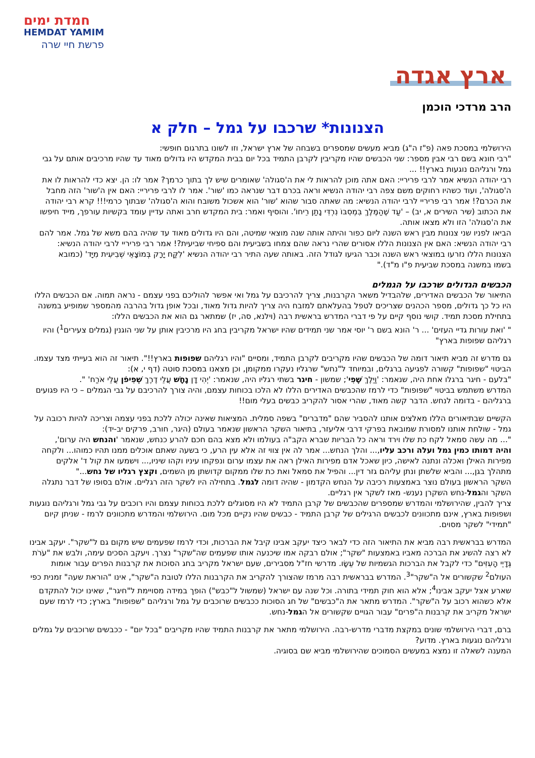חמדת ימים
HEMDAT YAMIM
פרשת חיי שרה
ארץ אגדה
הרב מרדכי הוכמן
הצנונות* שרכבו על גמל – חלק א
הירושלמי במסכת פאה (פ"ז ה"ג) מביא מעשים שמספרים בשבחה של ארץ ישראל, וזו לשונו בתרגום חופשי:
"רבי חונא בשם רבי אבין מספר: שני הכבשים שהיו מקריבין לקרבן התמיד בכל יום בבית המקדש היו גדולים מאוד עד שהיו מרכיבים אותם על גבי גמל ורגליהם נוגעות בארץ!! ...
רבי יהודה הנשיא אמר לרבי פריריי: האם אתה מוכן להראות לי את ה'סגולה' שאומרים שיש לך בתוך כרמך? אמר לו: הן. יצא כדי להראות לו את ה'סגולה', ועוד כשהיו רחוקים משם צפה רבי יהודה הנשיא וראה בכרם דבר שנראה כמו 'שור'. אמר לו לרבי פריריי: האם אין ה'שור' הזה מחבל את הכרם?! אמר רבי פריריי לרבי יהודה הנשיא: מה שאתה סבור שהוא 'שור' הוא אשכול משובח והוא ה'סגולה' שבתוך כרמי!!! קרא רבי יהודה את הכתוב (שיר השירים א, יב) – 'עַד שֶׁהַמֶּלֶךְ בִּמְסִבּוֹ נִרְדִּי נָתַן רֵיחוֹ'. והוסיף ואמר: בית המקדש חרב ואתה עדיין עומד בקשיות עורפך, מייד חיפשו את ה'סגולה' הזו ולא מצאו אותה.
הביאו לפניו שני צנונות מבין ראש השנה ליום כפור והיתה אותה שנה מוצאי שמיטה, והם היו גדולים מאוד עד שהיה בהם משא של גמל. אמר להם רבי יהודה הנשיא: האם אין הצנונות הללו אסורים שהרי נראה שהם צמחו בשביעית והם ספיחי שביעית?! אמר רבי פריריי לרבי יהודה הנשיא: הצנונות הללו נזרעו במוצאי ראש השנה וכבר הגיעו לגודל הזה. באותה שעה התיר רבי יהודה הנשיא 'לִקַּח יָרָק בְּמוֹצָאֵי שְׁבִיעִית מִיָּד' (כמובא בשמו במשנה במסכת שביעית פ"ו מ"ד)."
הכבשים הגדולים שרכבו על הגמלים
התיאור של הכבשים האדירים, שלהבדיל משאר הקרבנות, צריך להרכיבם על גמל ואי אפשר להוליכם בפני עצמם - נראה תמוה. אם הכבשים הללו היו כל כך גדולים, מספר הכהנים שצריכים לטפל בהעלאתם למזבח היה צריך להיות גדול מאוד, ובכל אופן גדול בהרבה מהמספר שמופיע במשנה בתחילת מסכת תמיד. קושי נוסף קיים על פי דברי המדרש בראשית רבה (וילנא, סה, יז) שמתאר גם הוא את הכבשים הללו:
" 'ואת עורות גדיי העזים' ... ר' הונא בשם ר' יוסי אמר שני תמידים שהיו ישראל מקריבין בחג היו מרכיבין אותן על שני הוגנין (גמלים צעירים<sup>1</sup>) והיו רגליהם שפופות בארץ"
גם מדרש זה מביא תיאור דומה של הכבשים שהיו מקריבים לקרבן התמיד, ומסיים "והיו רגליהם שפופות בארץ!!". תיאור זה הוא בעייתי מצד עצמו. הביטוי "שפופות" קשורה לפגיעה ברגלים, ובמיוחד ל"נחש" שרגליו נעקרו ממקומן, וכן מצאנו במסכת סוטה (דף י, א):
"בלעם - חיגר ברגלו אחת היה, שנאמר: 'וַיֵּלֶךְ שֶׁפִי'; שמשון - חיגר בשתי רגליו היה, שנאמר: 'יְהִי דָן נָחָשׁ עֲלֵי דֶרֶךְ שְׁפִיפֹן עֲלֵי אֹרַח' ".
המדרש משתמש בביטוי "שפופות" כדי לרמז שהכבשים האדירים הללו לא הלכו בכוחות עצמם, והיה צורך להרכיבם על גבי הגמלים – כי היו פגועים ברגליהם - בדומה לנחש. הדבר קשה מאוד, שהרי אסור להקריב כבשים בעלי מום!!
הקשיים שבתיאורים הללו מאלצים אותנו להסביר שהם "מדברים" בשפה סמלית. המציאות שאינה יכולה ללכת בפני עצמה וצריכה להיות רכובה על גמל - שולחת אותנו למסורת שמובאת בפרקי דרבי אליעזר, בתיאור השקר הראשון שנאמר בעולם (היגר, חורב, פרקים יב-יד):
"... מה עשה סמאל לקח כת שלו וירד וראה כל הבריות שברא הקב"ה בעולמו ולא מצא בהם חכם להרע כנחש, שנאמר 'והנחש היה ערום', והיה דמותו כמין גמל ועלה ורכב עליו,... והלך הנחש... אמר לה אין צווי זה אלא עין הרע, כי בשעה שאתם אוכלים ממנו תהיו כמוהו... ולקחה מפירות האילן ואכלה ונתנה לאישה, כיון שאכל אדם מפירות האילן ראה את עצמו ערום ונפקחו עיניו וקהו שיניו,... וישמעו את קול ד' אלקים מתהלך בגן,... והביא שלשתן ונתן עליהם גזר דין... והפיל את סמאל ואת כת שלו ממקום קדושתן מן השמים, וקצץ רגליו של נחש..."
השקר הראשון בעולם נוצר באמצעות רכיבה על הנחש הקדמון - שהיה דומה לגמל. בתחילה היו לשקר הזה רגליים. אולם בסופו של דבר נתגלה השקר והגמל-נחש השקרן נענש- מאז לשקר אין רגליים.
צריך להבין, שהירושלמי והמדרש שמספרים שהכבשים של קרבן התמיד לא היו מסוגלים ללכת בכוחות עצמם והיו רוכבים על גבי גמל ורגליהם נוגעות ושפופות בארץ, אינם מתכוונים לכבשים הרגילים של קרבן התמיד - כבשים שהיו נקיים מכל מום. הירושלמי והמדרש מתכוונים לרמז - שניתן קיום "תמידי" לשקר מסוים.
המדרש בבראשית רבה מביא את התיאור הזה כדי לבאר כיצד יעקב אבינו קיבל את הברכות, וכדי לרמז שפעמים שיש מקום גם ל"שקר". יעקב אבינו לא רצה להשיג את הברכה מאביו באמצעות "שקר"; אולם רבקה אמו שיכנעה אותו שפעמים שה"שקר" נצרך. ויעקב הסכים עימה, ולבש את "עֹרֹת גְּדָיֵי הָעִזִּים" כדי לקבל את הברכות הגשמיות של עֵשָׂו. מדרשי חז"ל מסבירים, שעם ישראל מקריב בחג הסוכות את קרבנות הפרים עבור אומות העולם<sup>2</sup> שקשורים אל ה"שקר"<sup>3</sup>. המדרש בבראשית רבה מרמז שהצורך להקריב את הקרבנות הללו לטובת ה"שקר", אינו "הוראת שעה" זמנית כפי שארע אצל יעקב אבינו<sup>4</sup>; אלא הוא חוק תמידי בתורה. וכל שנה עם ישראל (שמשול ל"כבש") הופך במידה מסויימת ל"חיגר", שאינו יכול להתקדם אלא כשהוא רכוב על ה"שקר". המדרש מתאר את ה"כבשים" של חג הסוכות ככבשים שרוכבים על גמל ורגליהם "שפופות" בארץ; כדי לרמז שעם ישראל מקריב את קרבנות ה"פרים" עבור הגויים שקשורים אל הגמל-נחש.
ברם, דברי הירושלמי שונים במקצת מדברי מדרש-רבה. הירושלמי מתאר את קרבנות התמיד שהיו מקריבים "בכל יום" - ככבשים שרוכבים על גמלים ורגליהם נוגעות בארץ. מדוע?
המענה לשאלה זו נמצא במעשים הסמוכים שהירושלמי מביא שם בסוגיה.